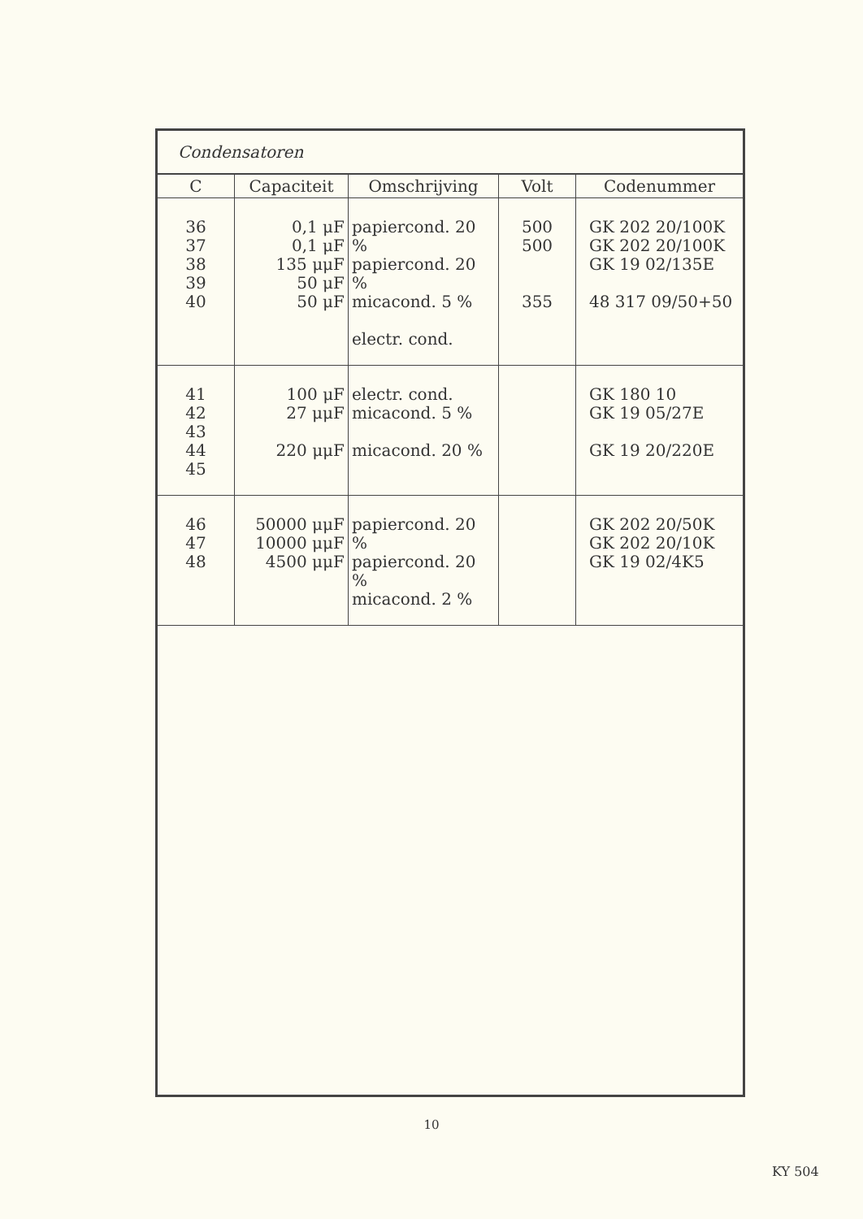Condensatoren
| C | Capaciteit | Omschrijving | Volt | Codenummer |
| --- | --- | --- | --- | --- |
| 36 37 38 39 40 | 0,1 μF 0,1 μF 135 μμF 50 μF 50 μF | papiercond. 20 % papiercond. 20 % micacond. 5 % electr. cond. | 500 500 355 | GK 202 20/100K GK 202 20/100K GK 19 02/135E 48 317 09/50+50 |
| 41 42 43 44 45 | 100 μF 27 μμF 220 μμF | electr. cond. micacond. 5 % micacond. 20 % | | GK 180 10 GK 19 05/27E GK 19 20/220E |
| 46 47 48 | 50000 μμF 10000 μμF 4500 μμF | papiercond. 20 % papiercond. 20 % micacond. 2 % | | GK 202 20/50K GK 202 20/10K GK 19 02/4K5 |
10
KY 504